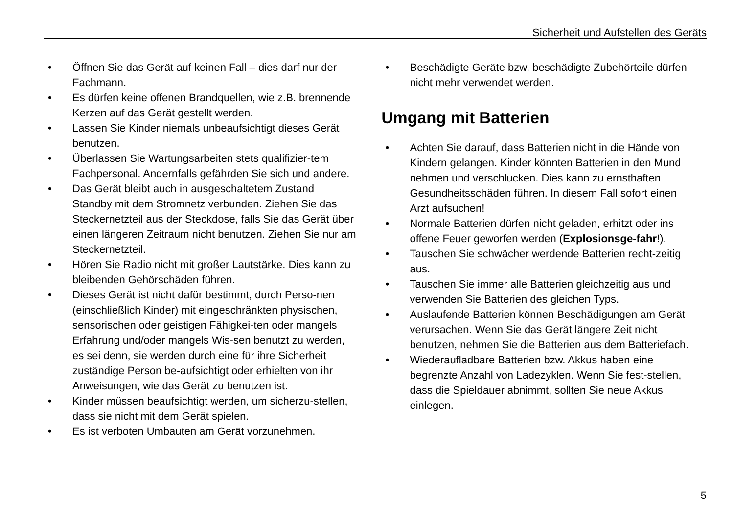Sicherheit und Aufstellen des Geräts
• Öffnen Sie das Gerät auf keinen Fall – dies darf nur der Fachmann.
• Es dürfen keine offenen Brandquellen, wie z.B. brennende Kerzen auf das Gerät gestellt werden.
• Lassen Sie Kinder niemals unbeaufsichtigt dieses Gerät benutzen.
• Überlassen Sie Wartungsarbeiten stets qualifizier-tem Fachpersonal. Andernfalls gefährden Sie sich und andere.
• Das Gerät bleibt auch in ausgeschaltetem Zustand Standby mit dem Stromnetz verbunden. Ziehen Sie das Steckernetzteil aus der Steckdose, falls Sie das Gerät über einen längeren Zeitraum nicht benutzen. Ziehen Sie nur am Steckernetzteil.
• Hören Sie Radio nicht mit großer Lautstärke. Dies kann zu bleibenden Gehörschäden führen.
• Dieses Gerät ist nicht dafür bestimmt, durch Perso-nen (einschließlich Kinder) mit eingeschränkten physischen, sensorischen oder geistigen Fähigkei-ten oder mangels Erfahrung und/oder mangels Wis-sen benutzt zu werden, es sei denn, sie werden durch eine für ihre Sicherheit zuständige Person be-aufsichtigt oder erhielten von ihr Anweisungen, wie das Gerät zu benutzen ist.
• Kinder müssen beaufsichtigt werden, um sicherzu-stellen, dass sie nicht mit dem Gerät spielen.
• Es ist verboten Umbauten am Gerät vorzunehmen.
• Beschädigte Geräte bzw. beschädigte Zubehörteile dürfen nicht mehr verwendet werden.
Umgang mit Batterien
• Achten Sie darauf, dass Batterien nicht in die Hände von Kindern gelangen. Kinder könnten Batterien in den Mund nehmen und verschlucken. Dies kann zu ernsthaften Gesundheitsschäden führen. In diesem Fall sofort einen Arzt aufsuchen!
• Normale Batterien dürfen nicht geladen, erhitzt oder ins offene Feuer geworfen werden (Explosionsge-fahr!).
• Tauschen Sie schwächer werdende Batterien recht-zeitig aus.
• Tauschen Sie immer alle Batterien gleichzeitig aus und verwenden Sie Batterien des gleichen Typs.
• Auslaufende Batterien können Beschädigungen am Gerät verursachen. Wenn Sie das Gerät längere Zeit nicht benutzen, nehmen Sie die Batterien aus dem Batteriefach.
• Wiederaufladbare Batterien bzw. Akkus haben eine begrenzte Anzahl von Ladezyklen. Wenn Sie fest-stellen, dass die Spieldauer abnimmt, sollten Sie neue Akkus einlegen.
5